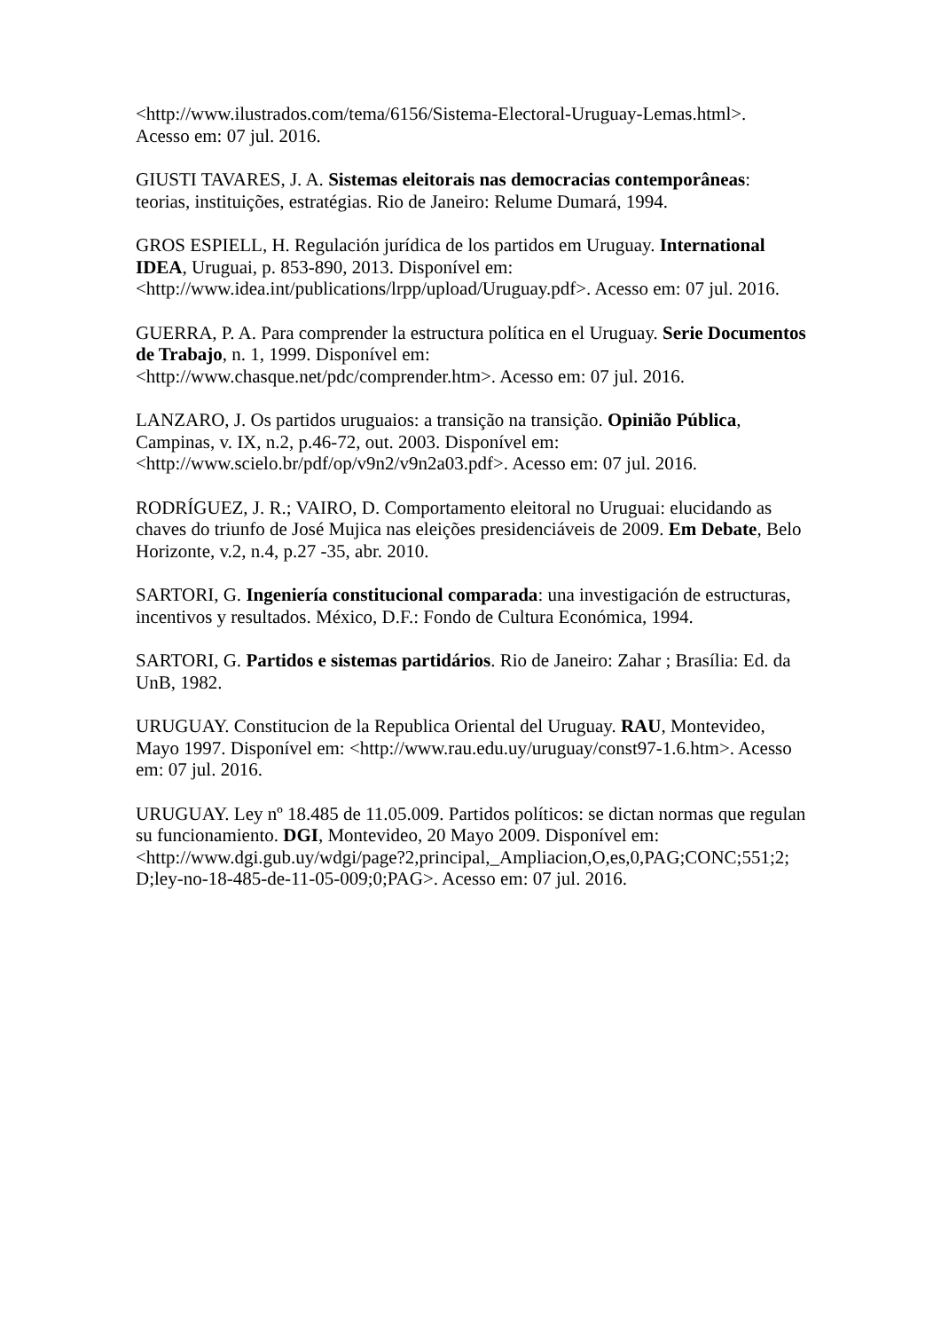<http://www.ilustrados.com/tema/6156/Sistema-Electoral-Uruguay-Lemas.html>.
Acesso em: 07 jul. 2016.
GIUSTI TAVARES, J. A. Sistemas eleitorais nas democracias contemporâneas: teorias, instituições, estratégias. Rio de Janeiro: Relume Dumará, 1994.
GROS ESPIELL, H. Regulación jurídica de los partidos em Uruguay. International IDEA, Uruguai, p. 853-890, 2013. Disponível em:
<http://www.idea.int/publications/lrpp/upload/Uruguay.pdf>. Acesso em: 07 jul. 2016.
GUERRA, P. A. Para comprender la estructura política en el Uruguay. Serie Documentos de Trabajo, n. 1, 1999. Disponível em:
<http://www.chasque.net/pdc/comprender.htm>. Acesso em: 07 jul. 2016.
LANZARO, J. Os partidos uruguaios: a transição na transição. Opinião Pública, Campinas, v. IX, n.2, p.46-72, out. 2003. Disponível em:
<http://www.scielo.br/pdf/op/v9n2/v9n2a03.pdf>. Acesso em: 07 jul. 2016.
RODRÍGUEZ, J. R.; VAIRO, D. Comportamento eleitoral no Uruguai: elucidando as chaves do triunfo de José Mujica nas eleições presidenciáveis de 2009. Em Debate, Belo Horizonte, v.2, n.4, p.27 -35, abr. 2010.
SARTORI, G. Ingeniería constitucional comparada: una investigación de estructuras, incentivos y resultados. México, D.F.: Fondo de Cultura Económica, 1994.
SARTORI, G. Partidos e sistemas partidários. Rio de Janeiro: Zahar ; Brasília: Ed. da UnB, 1982.
URUGUAY. Constitucion de la Republica Oriental del Uruguay. RAU, Montevideo, Mayo 1997. Disponível em: <http://www.rau.edu.uy/uruguay/const97-1.6.htm>. Acesso em: 07 jul. 2016.
URUGUAY. Ley nº 18.485 de 11.05.009. Partidos políticos: se dictan normas que regulan su funcionamiento. DGI, Montevideo, 20 Mayo 2009. Disponível em:
<http://www.dgi.gub.uy/wdgi/page?2,principal,_Ampliacion,O,es,0,PAG;CONC;551;2;
D;ley-no-18-485-de-11-05-009;0;PAG>. Acesso em: 07 jul. 2016.